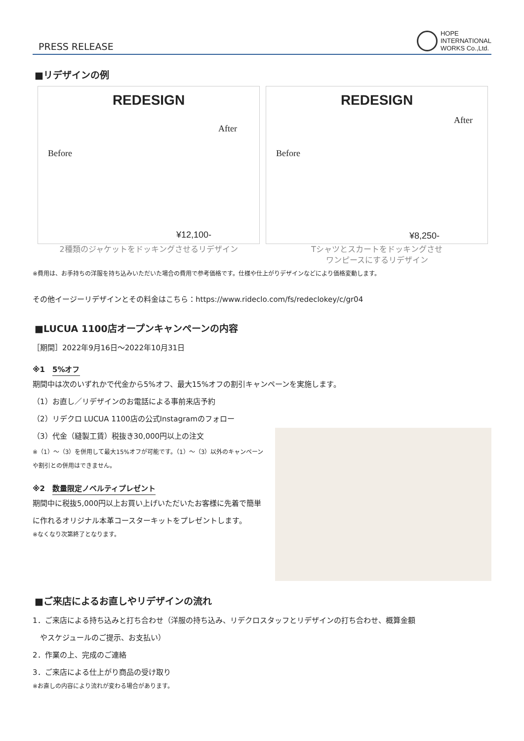PRESS RELEASE
HOPE
INTERNATIONAL
WORKS Co.,Ltd.
■リデザインの例
REDESIGN
Before
After
¥12,100-
2種類のジャケットをドッキングさせるリデザイン
REDESIGN
Before
After
¥8,250-
Tシャツとスカートをドッキングさせ
ワンピースにするリデザイン
※費用は、お手持ちの洋服を持ち込みいただいた場合の費用で参考価格です。仕様や仕上がりデザインなどにより価格変動します。
その他イージーリデザインとその料金はこちら：https://www.rideclo.com/fs/redeclokey/c/gr04
■LUCUA 1100店オープンキャンペーンの内容
［期間］2022年9月16日～2022年10月31日
※1　5%オフ
期間中は次のいずれかで代金から5%オフ、最大15%オフの割引キャンペーンを実施します。
（1）お直し／リデザインのお電話による事前来店予約
（2）リデクロ LUCUA 1100店の公式Instagramのフォロー
（3）代金（縫製工賃）税抜き30,000円以上の注文
※（1）～（3）を併用して最大15%オフが可能です。（1）～（3）以外のキャンペーンや割引との併用はできません。
※2　数量限定ノベルティプレゼント
期間中に税抜5,000円以上お買い上げいただいたお客様に先着で簡単に作れるオリジナル本革コースターキットをプレゼントします。
※なくなり次第終了となります。
■ご来店によるお直しやリデザインの流れ
1．ご来店による持ち込みと打ち合わせ（洋服の持ち込み、リデクロスタッフとリデザインの打ち合わせ、概算金額
　やスケジュールのご提示、お支払い）
2．作業の上、完成のご連絡
3．ご来店による仕上がり商品の受け取り
※お直しの内容により流れが変わる場合があります。